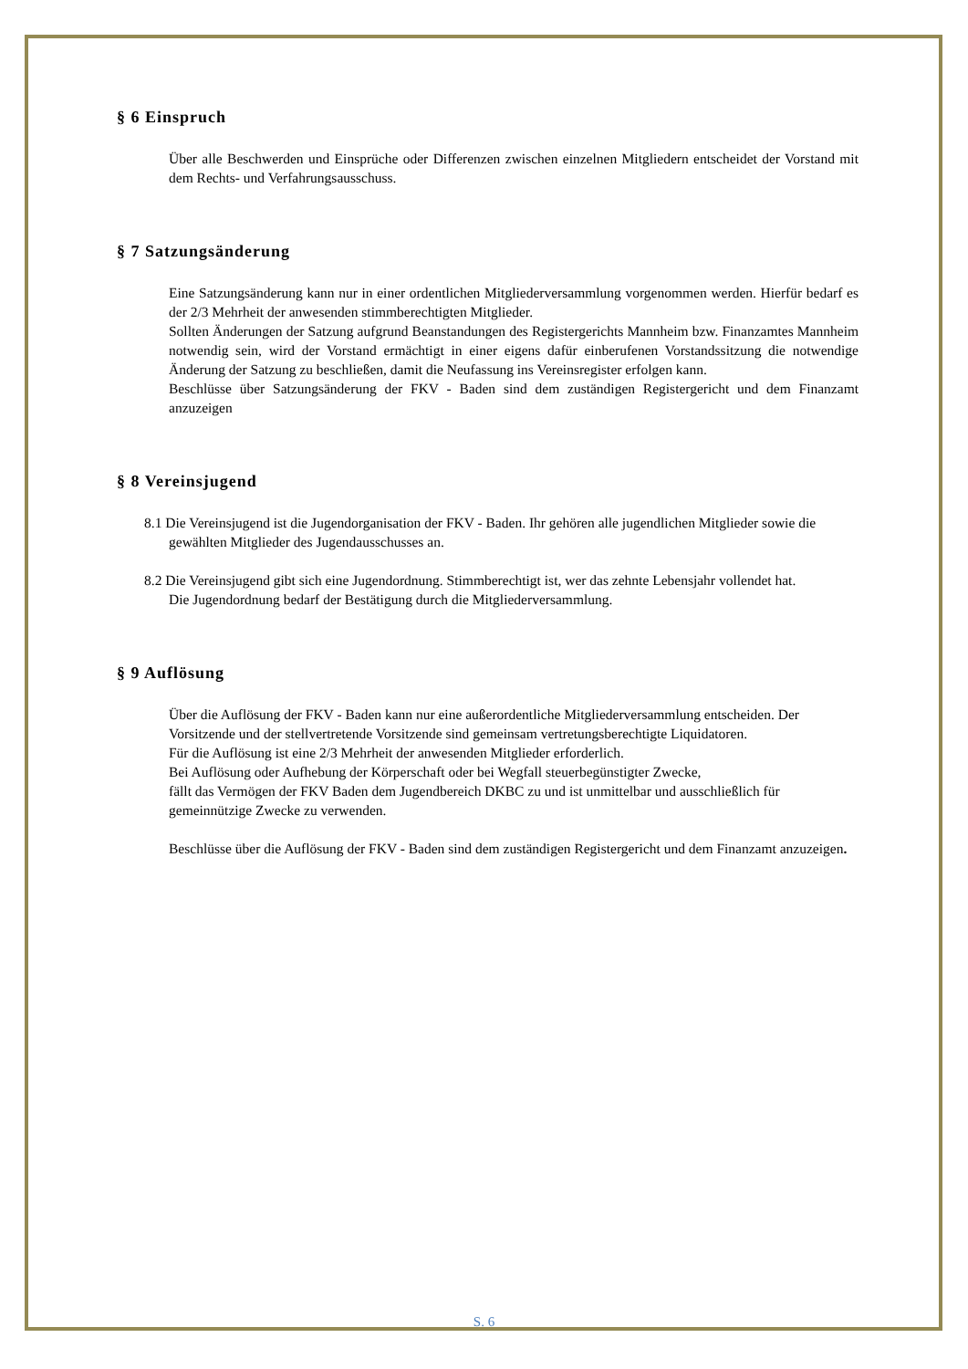§ 6 Einspruch
Über alle Beschwerden und Einsprüche oder Differenzen zwischen einzelnen Mitgliedern entscheidet der Vorstand mit dem Rechts- und Verfahrungsausschuss.
§ 7 Satzungsänderung
Eine Satzungsänderung kann nur in einer ordentlichen Mitgliederversammlung vorgenommen werden. Hierfür bedarf es der 2/3 Mehrheit der anwesenden stimmberechtigten Mitglieder.
Sollten Änderungen der Satzung aufgrund Beanstandungen des Registergerichts Mannheim bzw. Finanzamtes Mannheim notwendig sein, wird der Vorstand ermächtigt in einer eigens dafür einberufenen Vorstandssitzung die notwendige Änderung der Satzung zu beschließen, damit die Neufassung ins Vereinsregister erfolgen kann.
Beschlüsse über Satzungsänderung der FKV - Baden sind dem zuständigen Registergericht und dem Finanzamt anzuzeigen
§ 8 Vereinsjugend
8.1 Die Vereinsjugend ist die Jugendorganisation der FKV - Baden. Ihr gehören alle jugendlichen Mitglieder sowie die gewählten Mitglieder des Jugendausschusses an.
8.2 Die Vereinsjugend gibt sich eine Jugendordnung. Stimmberechtigt ist, wer das zehnte Lebensjahr vollendet hat.
Die Jugendordnung bedarf der Bestätigung durch die Mitgliederversammlung.
§ 9 Auflösung
Über die Auflösung der FKV - Baden kann nur eine außerordentliche Mitgliederversammlung entscheiden. Der Vorsitzende und der stellvertretende Vorsitzende sind gemeinsam vertretungsberechtigte Liquidatoren.
Für die Auflösung ist eine 2/3 Mehrheit der anwesenden Mitglieder erforderlich.
Bei Auflösung oder Aufhebung der Körperschaft oder bei Wegfall steuerbegünstigter Zwecke,
fällt das Vermögen der FKV Baden dem Jugendbereich DKBC zu und ist unmittelbar und ausschließlich für gemeinnützige Zwecke zu verwenden.
Beschlüsse über die Auflösung der FKV - Baden sind dem zuständigen Registergericht und dem Finanzamt anzuzeigen.
S. 6